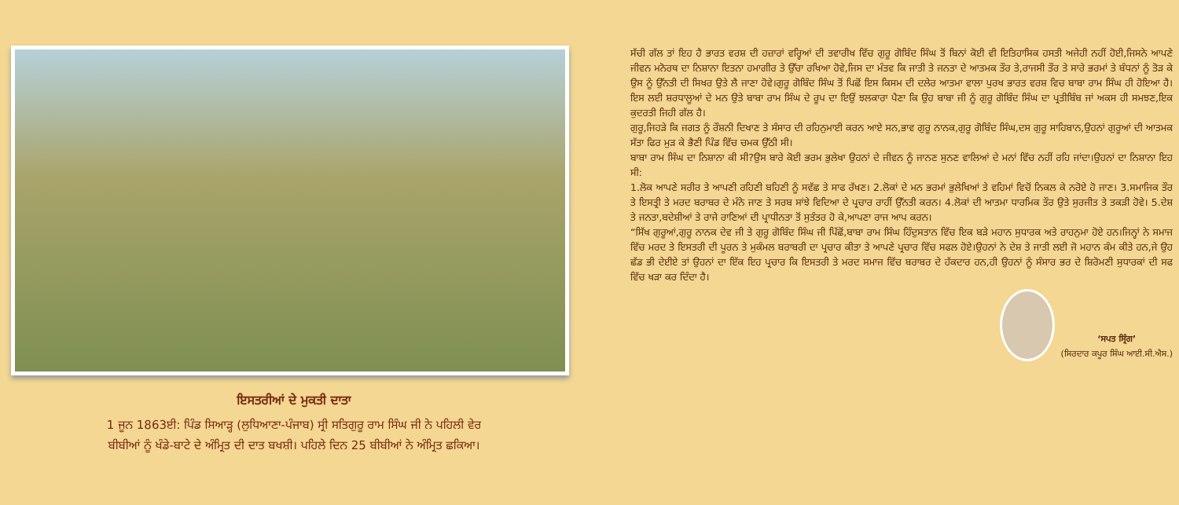ਇਸਤਰੀਆਂ ਦੇ ਮੁਕਤੀ ਦਾਤਾ
1 ਜੂਨ 1863ਈ: ਪਿੰਡ ਸਿਆੜ੍ਹ (ਲੁਧਿਆਣਾ-ਪੰਜਾਬ) ਸ੍ਰੀ ਸਤਿਗੁਰੂ ਰਾਮ ਸਿੰਘ ਜੀ ਨੇ ਪਹਿਲੀ ਵੇਰ
ਬੀਬੀਆਂ ਨੂੰ ਖੰਡੇ-ਬਾਟੇ ਦੇ ਅੰਮ੍ਰਿਤ ਦੀ ਦਾਤ ਬਖਸ਼ੀ। ਪਹਿਲੇ ਦਿਨ 25 ਬੀਬੀਆਂ ਨੇ ਅੰਮ੍ਰਿਤ ਛਕਿਆ।
ਸੱਚੀ ਗੱਲ ਤਾਂ ਇਹ ਹੈ ਭਾਰਤ ਵਰਸ਼ ਦੀ ਹਜ਼ਾਰਾਂ ਵਰ੍ਹਿਆਂ ਦੀ ਤਵਾਰੀਖ ਵਿੱਚ ਗੁਰੂ ਗੋਬਿੰਦ ਸਿੰਘ ਤੋਂ ਬਿਨਾਂ ਕੋਈ ਵੀ ਇਤਿਹਾਸਿਕ ਹਸਤੀ ਅਜੇਹੀ ਨਹੀਂ ਹੋਈ,ਜਿਸਨੇ ਆਪਣੇ ਜੀਵਨ ਮਨੋਰਥ ਦਾ ਨਿਸ਼ਾਨਾ ਇਤਨਾ ਹਮਾਗੀਰ ਤੇ ਉੱਚਾ ਰਖਿਆ ਹੋਵੇ,ਜਿਸ ਦਾ ਮੰਤਵ ਕਿ ਜਾਤੀ ਤੇ ਜਨਤਾ ਦੇ ਆਤਮਕ ਤੌਰ ਤੇ,ਰਾਜਸੀ ਤੌਰ ਤੇ ਸਾਰੇ ਭਰਮਾਂ ਤੇ ਬੰਧਨਾਂ ਨੂੰ ਤੋੜ ਕੇ ਉਸ ਨੂੰ ਉੱਨਤੀ ਦੀ ਸਿਖਰ ਉਤੇ ਲੈ ਜਾਣਾ ਹੋਵੇ।ਗੁਰੂ ਗੋਬਿੰਦ ਸਿੰਘ ਤੋਂ ਪਿਛੋਂ ਇਸ ਕਿਸਮ ਦੀ ਦਲੇਰ ਆਤਮਾ ਵਾਲਾ ਪੁਰਖ ਭਾਰਤ ਵਰਸ਼ ਵਿਚ ਬਾਬਾ ਰਾਮ ਸਿੰਘ ਹੀ ਹੋਇਆ ਹੈ।ਇਸ ਲਈ ਸ਼ਰਧਾਲੂਆਂ ਦੇ ਮਨ ਉਤੇ ਬਾਬਾ ਰਾਮ ਸਿੰਘ ਦੇ ਰੂਪ ਦਾ ਇਉਂ ਝਲਕਾਰਾ ਪੈਣਾ ਕਿ ਉਹ ਬਾਬਾ ਜੀ ਨੂੰ ਗੁਰੂ ਗੋਬਿੰਦ ਸਿੰਘ ਦਾ ਪ੍ਰਤੀਬਿੰਬ ਜਾਂ ਅਕਸ ਹੀ ਸਮਝਣ,ਇਕ ਕੁਦਰਤੀ ਜਿਹੀ ਗੱਲ ਹੈ।
ਗੁਰੂ,ਜਿਹੜੇ ਕਿ ਜਗਤ ਨੂੰ ਰੌਸ਼ਨੀ ਦਿਖਾਣ ਤੇ ਸੰਸਾਰ ਦੀ ਰਹਿਨੁਮਾਈ ਕਰਨ ਆਏ ਸਨ,ਭਾਵ ਗੁਰੂ ਨਾਨਕ,ਗੁਰੂ ਗੋਬਿੰਦ ਸਿੰਘ,ਦਸ ਗੁਰੂ ਸਾਹਿਬਾਨ,ਉਹਨਾਂ ਗੁਰੂਆਂ ਦੀ ਆਤਮਕ ਸੱਤਾ ਫਿਰ ਮੁੜ ਕੇ ਭੈਣੀ ਪਿੰਡ ਵਿੱਚ ਚਮਕ ਉੱਠੀ ਸੀ।
ਬਾਬਾ ਰਾਮ ਸਿੰਘ ਦਾ ਨਿਸ਼ਾਨਾ ਕੀ ਸੀ?ਉਸ ਬਾਰੇ ਕੋਈ ਭਰਮ ਭੁਲੇਖਾ ਉਹਨਾਂ ਦੇ ਜੀਵਨ ਨੂੰ ਜਾਨਣ ਸੁਨਣ ਵਾਲਿਆਂ ਦੇ ਮਨਾਂ ਵਿੱਚ ਨਹੀਂ ਰਹਿ ਜਾਂਦਾ।ਉਹਨਾਂ ਦਾ ਨਿਸ਼ਾਨਾ ਇਹ ਸੀ:
1.ਲੋਕ ਆਪਣੇ ਸਰੀਰ ਤੇ ਆਪਣੀ ਰਹਿਣੀ ਬਹਿਣੀ ਨੂੰ ਸਵੱਛ ਤੇ ਸਾਫ ਰੱਖਣ। 2.ਲੋਕਾਂ ਦੇ ਮਨ ਭਰਮਾਂ ਭੁਲੇਖਿਆਂ ਤੇ ਵਹਿਮਾਂ ਵਿਚੋਂ ਨਿਕਲ ਕੇ ਨਰੋਏ ਹੋ ਜਾਣ। 3.ਸਮਾਜਿਕ ਤੌਰ ਤੇ ਇਸਤ੍ਰੀ ਤੇ ਮਰਦ ਬਰਾਬਰ ਦੇ ਮੰਨੇ ਜਾਣ ਤੇ ਸਰਬ ਸਾਂਝੇ ਵਿਦਿਆ ਦੇ ਪ੍ਰਚਾਰ ਰਾਹੀਂ ਉੱਨਤੀ ਕਰਨ। 4.ਲੋਕਾਂ ਦੀ ਆਤਮਾ ਧਾਰਮਿਕ ਤੌਰ ਉਤੇ ਸੁਰਜੀਤ ਤੇ ਤਕੜੀ ਹੋਵੇ। 5.ਦੇਸ਼ ਤੇ ਜਨਤਾ,ਬਦੇਸ਼ੀਆਂ ਤੇ ਰਾਜੇ ਰਾਣਿਆਂ ਦੀ ਪ੍ਰਾਧੀਨਤਾ ਤੋਂ ਸੁਤੰਤਰ ਹੋ ਕੇ,ਆਪਣਾ ਰਾਜ ਆਪ ਕਰਨ।
“ਸਿੱਖ ਗੁਰੂਆਂ,ਗੁਰੂ ਨਾਨਕ ਦੇਵ ਜੀ ਤੇ ਗੁਰੂ ਗੋਬਿੰਦ ਸਿੰਘ ਜੀ ਪਿੱਛੋਂ,ਬਾਬਾ ਰਾਮ ਸਿੰਘ ਹਿੰਦੁਸਤਾਨ ਵਿੱਚ ਇਕ ਬੜੇ ਮਹਾਨ ਸੁਧਾਰਕ ਅਤੇ ਰਾਹਨੁਮਾ ਹੋਏ ਹਨ।ਜਿਨ੍ਹਾਂ ਨੇ ਸਮਾਜ ਵਿੱਚ ਮਰਦ ਤੇ ਇਸਤਰੀ ਦੀ ਪੂਰਨ ਤੇ ਮੁਕੰਮਲ ਬਰਾਬਰੀ ਦਾ ਪ੍ਰਚਾਰ ਕੀਤਾ ਤੇ ਆਪਣੇ ਪ੍ਰਚਾਰ ਵਿੱਚ ਸਫਲ ਹੋਏ।ਉਹਨਾਂ ਨੇ ਦੇਸ਼ ਤੇ ਜਾਤੀ ਲਈ ਜੋ ਮਹਾਨ ਕੰਮ ਕੀਤੇ ਹਨ,ਜੇ ਉਹ ਛੱਡ ਭੀ ਦੇਈਏ ਤਾਂ ਉਹਨਾਂ ਦਾ ਇੱਕ ਇਹ ਪ੍ਰਚਾਰ ਕਿ ਇਸਤਰੀ ਤੇ ਮਰਦ ਸਮਾਜ ਵਿੱਚ ਬਰਾਬਰ ਦੇ ਹੱਕਦਾਰ ਹਨ,ਹੀ ਉਹਨਾਂ ਨੂੰ ਸੰਸਾਰ ਭਰ ਦੇ ਸ਼ਿਰੋਮਣੀ ਸੁਧਾਰਕਾਂ ਦੀ ਸਫ ਵਿੱਚ ਖੜਾ ਕਰ ਦਿੰਦਾ ਹੈ।
‘ਸਪਤ ਸ੍ਰਿੰਗ’
(ਸਿਰਦਾਰ ਕਪੂਰ ਸਿੰਘ ਆਈ.ਸੀ.ਐਸ.)